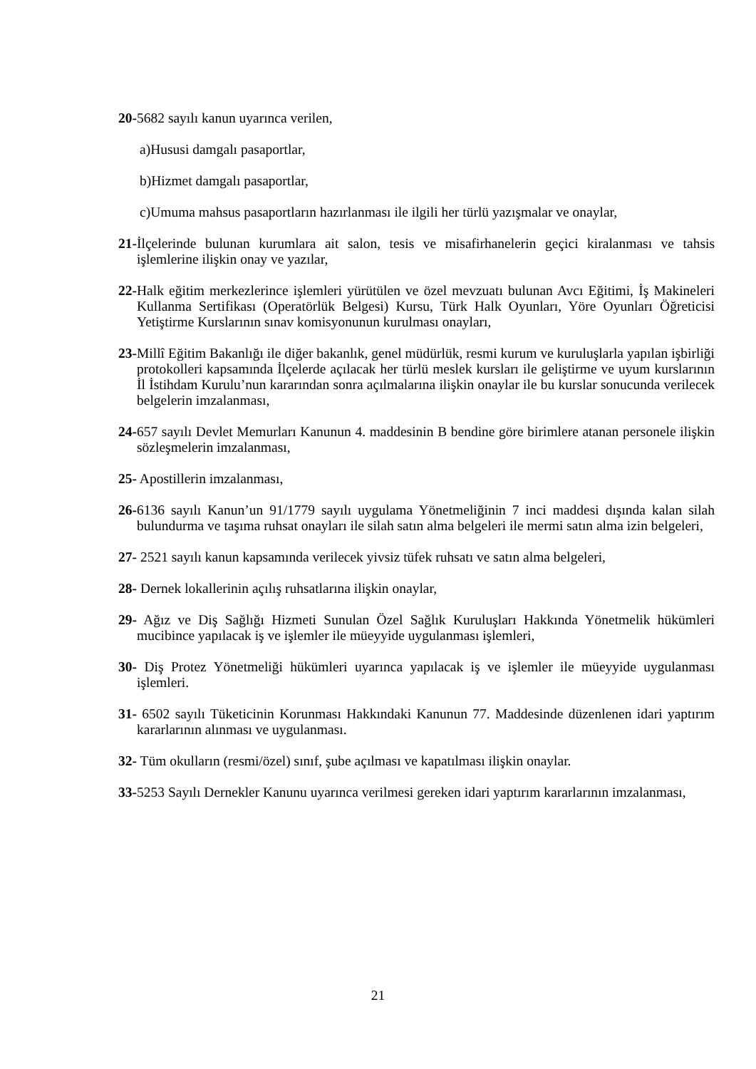20-5682 sayılı kanun uyarınca verilen,
a)Hususi damgalı pasaportlar,
b)Hizmet damgalı pasaportlar,
c)Umuma mahsus pasaportların hazırlanması ile ilgili her türlü yazışmalar ve onaylar,
21-İlçelerinde bulunan kurumlara ait salon, tesis ve misafirhanelerin geçici kiralanması ve tahsis işlemlerine ilişkin onay ve yazılar,
22-Halk eğitim merkezlerince işlemleri yürütülen ve özel mevzuatı bulunan Avcı Eğitimi, İş Makineleri Kullanma Sertifikası (Operatörlük Belgesi) Kursu, Türk Halk Oyunları, Yöre Oyunları Öğreticisi Yetiştirme Kurslarının sınav komisyonunun kurulması onayları,
23-Millî Eğitim Bakanlığı ile diğer bakanlık, genel müdürlük, resmi kurum ve kuruluşlarla yapılan işbirliği protokolleri kapsamında İlçelerde açılacak her türlü meslek kursları ile geliştirme ve uyum kurslarının İl İstihdam Kurulu’nun kararından sonra açılmalarına ilişkin onaylar ile bu kurslar sonucunda verilecek belgelerin imzalanması,
24-657 sayılı Devlet Memurları Kanunun 4. maddesinin B bendine göre birimlere atanan personele ilişkin sözleşmelerin imzalanması,
25- Apostillerin imzalanması,
26-6136 sayılı Kanun’un 91/1779 sayılı uygulama Yönetmeliğinin 7 inci maddesi dışında kalan silah bulundurma ve taşıma ruhsat onayları ile silah satın alma belgeleri ile mermi satın alma izin belgeleri,
27- 2521 sayılı kanun kapsamında verilecek yivsiz tüfek ruhsatı ve satın alma belgeleri,
28- Dernek lokallerinin açılış ruhsatlarına ilişkin onaylar,
29- Ağız ve Diş Sağlığı Hizmeti Sunulan Özel Sağlık Kuruluşları Hakkında Yönetmelik hükümleri mucibince yapılacak iş ve işlemler ile müeyyide uygulanması işlemleri,
30- Diş Protez Yönetmeliği hükümleri uyarınca yapılacak iş ve işlemler ile müeyyide uygulanması işlemleri.
31- 6502 sayılı Tüketicinin Korunması Hakkındaki Kanunun 77. Maddesinde düzenlenen idari yaptırım kararlarının alınması ve uygulanması.
32- Tüm okulların (resmi/özel) sınıf, şube açılması ve kapatılması ilişkin onaylar.
33-5253 Sayılı Dernekler Kanunu uyarınca verilmesi gereken idari yaptırım kararlarının imzalanması,
21